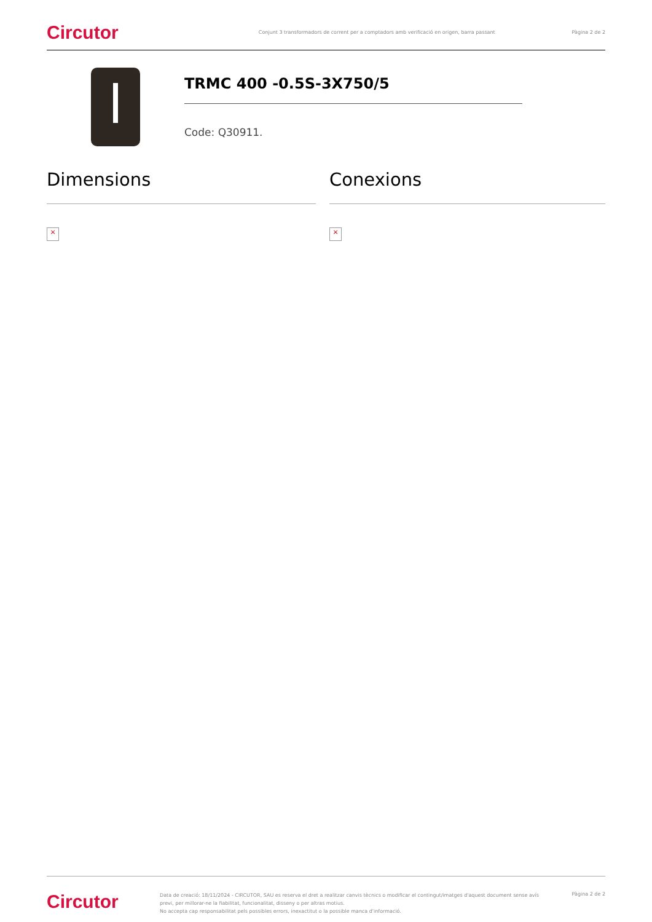Circutor
Conjunt 3 transformadors de corrent per a comptadors amb verificació en origen, barra passant
Pàgina 2 de 2
TRMC 400 -0.5S-3X750/5
Code: Q30911.
Dimensions
×
Conexions
×
Circutor
Data de creació: 18/11/2024 - CIRCUTOR, SAU es reserva el dret a realitzar canvis tècnics o modificar el contingut/imatges d'aquest document sense avís previ, per millorar-ne la fiabilitat, funcionalitat, disseny o per altras motius.
No accepta cap responsabilitat pels possibles errors, inexactitut o la possible manca d'informació.
Pàgina 2 de 2